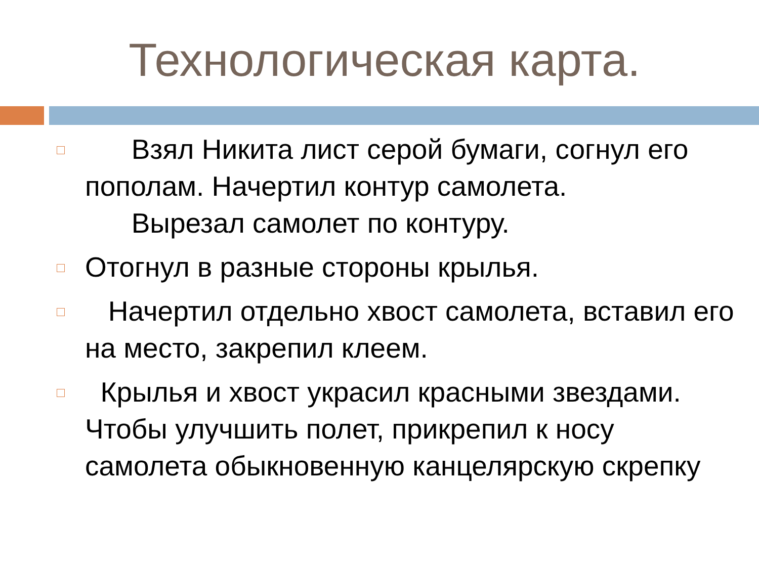Технологическая карта.
Взял Никита лист серой бумаги, согнул его пополам. Начертил контур самолета.
Вырезал самолет по контуру.
Отогнул в разные стороны крылья.
Начертил отдельно хвост самолета, вставил его на место, закрепил клеем.
Крылья и хвост украсил красными звездами. Чтобы улучшить полет, прикрепил к носу самолета обыкновенную канцелярскую скрепку